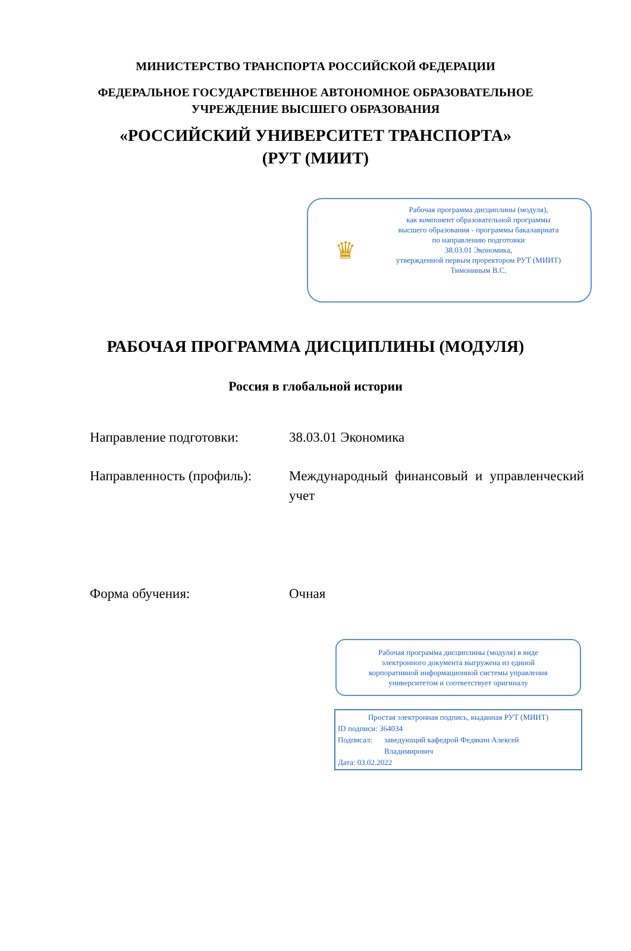МИНИСТЕРСТВО ТРАНСПОРТА РОССИЙСКОЙ ФЕДЕРАЦИИ
ФЕДЕРАЛЬНОЕ ГОСУДАРСТВЕННОЕ АВТОНОМНОЕ ОБРАЗОВАТЕЛЬНОЕ
УЧРЕЖДЕНИЕ ВЫСШЕГО ОБРАЗОВАНИЯ
«РОССИЙСКИЙ УНИВЕРСИТЕТ ТРАНСПОРТА»
(РУТ (МИИТ)
♛
Рабочая программа дисциплины (модуля),
как компонент образовательной программы
высшего образования - программы бакалавриата
по направлению подготовки
38.03.01 Экономика,
утвержденной первым проректором РУТ (МИИТ)
Тимониным В.С.
РАБОЧАЯ ПРОГРАММА ДИСЦИПЛИНЫ (МОДУЛЯ)
Россия в глобальной истории
Направление подготовки: 38.03.01 Экономика
Направленность (профиль):
Международный финансовый и управленческий учет
Форма обучения: Очная
Рабочая программа дисциплины (модуля) в виде
электронного документа выгружена из единой
корпоративной информационной системы управления
университетом и соответствует оригиналу
Простая электронная подпись, выданная РУТ (МИИТ)
ID подписи: 364034
Подписал: заведующий кафедрой Федякин Алексей
Владимирович
Дата: 03.02.2022